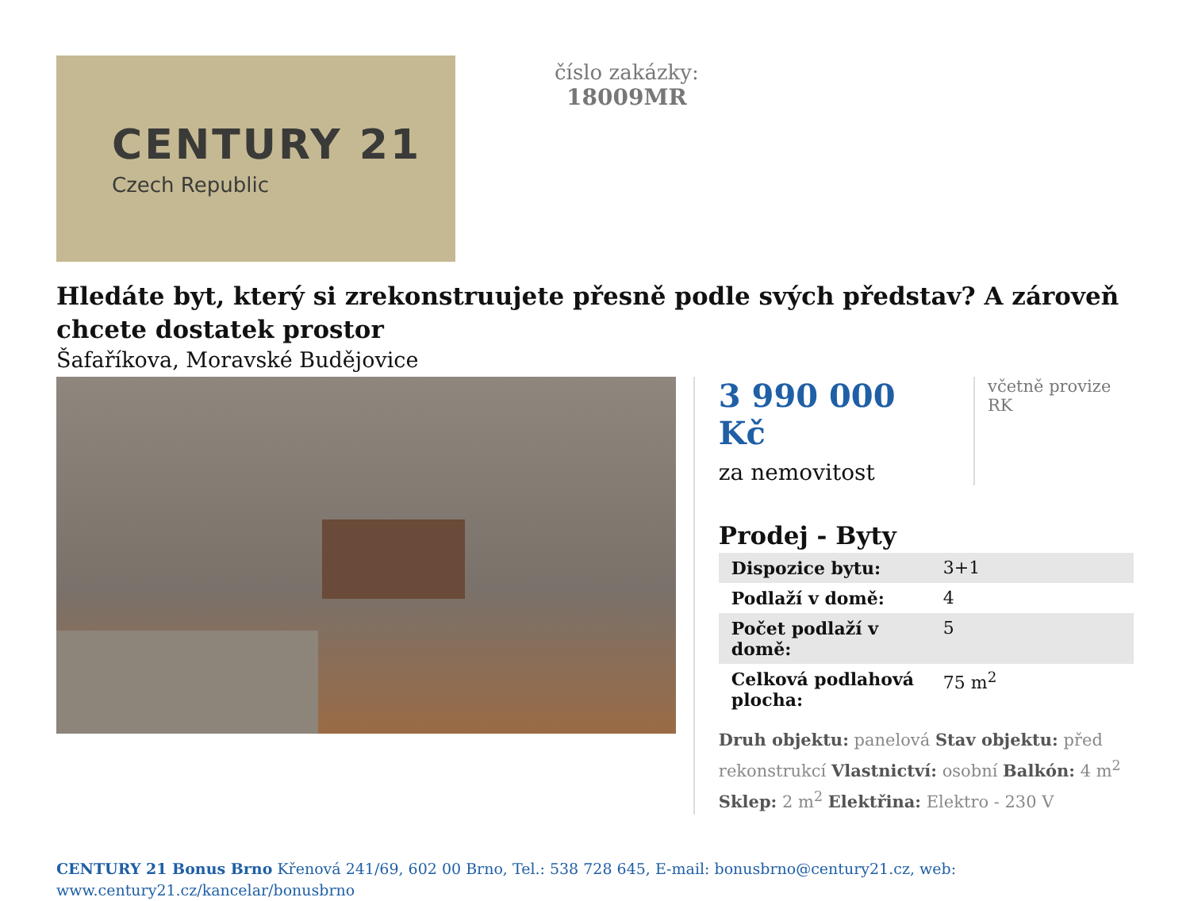CENTURY 21
Czech Republic
číslo zakázky:
18009MR
Hledáte byt, který si zrekonstruujete přesně podle svých představ? A zároveň chcete dostatek prostor
Šafaříkova, Moravské Budějovice
3 990 000 Kč
za nemovitost
včetně provize RK
Prodej - Byty
| Dispozice bytu: | 3+1 |
| Podlaží v domě: | 4 |
| Počet podlaží v domě: | 5 |
| Celková podlahová plocha: | 75 m<sup>2</sup> |
Druh objektu: panelová Stav objektu: před rekonstrukcí Vlastnictví: osobní Balkón: 4 m<sup>2</sup> Sklep: 2 m<sup>2</sup> Elektřina: Elektro - 230 V
CENTURY 21 Bonus Brno Křenová 241/69, 602 00 Brno, Tel.: 538 728 645, E-mail: bonusbrno@century21.cz, web:
www.century21.cz/kancelar/bonusbrno